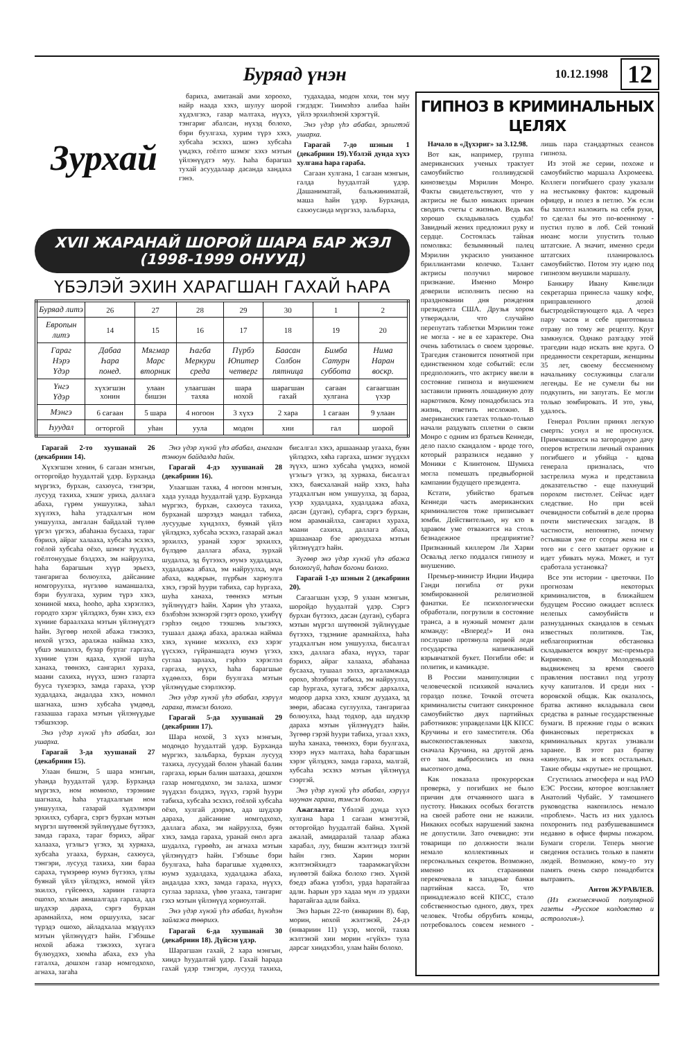Буряад үнэн
10.12.1998
12
Зурхай
бариха, амитанай ами хороохо, найр наада хэхэ, шулуу шорой хүдэлгэхэ, газар малтаха, нүүхэ, тэнгариг абалсан, нүхэд болохо, бэри буулгаха, хурим түрэ хэхэ, хубсаһа эсхэхэ, шэнэ хубсаһа үмдэхэ, гоёлто шэмэг хэхэ мэтын үйлэнүүдтэ муу. Һаһа барагша тухай асуудалаар дасанда хандаха гэнэ.
тудахадаа, модон хохи, тон муу гэгдэдэг. Тиимэһээ алибаа һайн үйлэ эрхилһэнэй хэрэгтүй.
Энэ үдэр үһэ абабал, эрлигтэй ушарха.
Гарагай 7-до шэнын 1 (декабриин 19).Үбэлэй дунда хүхэ хулгана һара гараба.
Сагаан хулгана, 1 сагаан мэнгын, галда һуудалтай үдэр. Дашаниматай, бальжиниматай, маша һайн үдэр. Бурханда, сахюусанда мүргэхэ, зальбарха,
XVII ЖАРАНАЙ ШОРОЙ ШАРА БАР ЖЭЛ
(1998-1999 ОНУУД)
ҮБЭЛЭЙ ЭХИН ХАРАГШАН ГАХАЙ ҺАРА
| Буряад литэ | 26 | 27 | 28 | 29 | 30 | 1 | 2 |
| Европын литэ | 14 | 15 | 16 | 17 | 18 | 19 | 20 |
| Гараг Нэрэ Үдэр | Дабаа Һара понед. | Мягмар Марс вторник | Һагба Меркури среда | Пүрбэ Юпитер четверг | Баасан Солбон пятница | Бимба Сатурн суббота | Нима Наран воскр. |
| Үнгэ Үдэр | хүхэгшэн хонин | улаан бишэн | улаагшан тахяа | шара нохой | шарагшан гахай | сагаан хулгана | сагаагшан үхэр |
| Мэнгэ | 6 сагаан | 5 шара | 4 ногоон | 3 хүхэ | 2 хара | 1 сагаан | 9 улаан |
| Һуудал | огторгой | уһан | уула | модон | хии | гал | шорой |
Гарагай 2-то хуушанай 26 (декабриин 14).
Хүхэгшэн хонин, 6 сагаан мэнгын, огторгойдо һуудалтай үдэр. Бурханда мүргэхэ, бурхан, сахюуса, тэнгэри, лусууд тахиха, хэшэг уриха, даллага абаха, гүрөм уншуулжа, заһал хүүлэхэ, һаһа утадхалгын ном уншуулха, амгалан байдалай түлөө үргэл үргэхэ, абаһанаа бусааха, тараг бэрихэ, айраг халааха, хубсаһа эсхэхэ, гоёлой хубсаһа оёхо, шэмэг зүүдхэл, гоёлтонуудые бэлдэхэ, эм найруулха, һаһа барагшын хүүр эрьехэ, тангаригаа болюулха, дайсаниие номгоруулха, нүгэлөө наманшалха, бэри буулгаха, хурим түрэ хэхэ, хониной мяха, һооһо, арһа хэрэглэхэ, городто хэрэг үйлэдэхэ, буян хэхэ, ехэ хүниие бараалхаха мэтын үйлэнүүдтэ һайн. Зүгөөр нохой абажа тэжээхэ, нохой үгэхэ, аралжаа наймаа хэхэ, үбшэ эмшэлхэ, бузар буртаг гаргаха, хүниие үзэн ядаха, хүнэй шуһа ханаха, төөнэхэ, сангарил хураха, маани сахиха, нүүхэ, шэнэ газарта бууса түхеэрхэ, замда гараха, үхэр худалдаха, андалдаа хэхэ, номнол шагнаха, шэнэ хубсаһа үмдөөд, газаашаа гараха мэтын үйлэнүүдые тэбшэхээр.
Энэ үдэр хүнэй үһэ абабал, зол ушарха.
Гарагай 3-да хуушанай 27 (декабриин 15).
Улаан бишэн, 5 шара мэнгын, уһанда һуудалтай үдэр. Бурханда мүргэхэ, ном номнохо, тэрэниие шагнаха, һаһа утадхалгын ном уншуулха, газарай хүдэлмэри эрхилхэ, субарга, сэргэ бурхан мэтын мүргэл шүтөөнэй зүйлнүүдые бүтээхэ, замда гараха, тараг бэрихэ, айраг халааха, үгэльгэ үгэхэ, эд хуряаха, хубсаһа угааха, бурхан, сахюуса, тэнгэри, лусууд тахиха, хии бараа сараха, түмэрөөр юумэ бүтээхэ, үлзы буянай үйлэ үйлэдэхэ, номой үйлэ эхилхэ, гүйсөөхэ, хариин газарта ошохо, холын аяншалгада гараха, ада шүдхэр дараха, сэргэ бурхан арамнайлха, ном оршуулха, засаг түрэдэ ошохо, айладхалаа мэдүүлхэ мэтын үйлэнүүдтэ һайн. Гэбэшье нохой абажа тэжээхэ, хүтага бүлюудэхэ, хюмһа абаха, ехэ уһа гаталха, дошхон газар номгодхохо, агнаха, загаһа
Энэ үдэр хүнэй үһэ абабал, амгалан тэнюун байдалда һайн.
Гарагай 4-дэ хуушанай 28 (декабриин 16).
Улаагшан тахяа, 4 ногоон мэнгын, хада уулада һуудалтай үдэр. Бурханда мүргэхэ, бурхан, сахюуса тахиха, бурханай шэрээдэ мандал табиха, лусуудые хүндэлхэ, буянай үйлэ үйлэдэхэ, хубсаһа эсхэхэ, газарай ажал эрхилхэ, уранай хэрэг эрхилхэ, бүлэдөө даллага абаха, зурхай шудалха, эд бүтээхэ, юумэ худалдаха, худалдажа абаха, эм найруулха, мүн абаха, ваджрын, пүрбын харюулга хэхэ, гэрэй һуури табиха, сар һургаха, шуһа ханаха, төөнэхэ мэтын зүйлнүүдтэ һайн. Харин үһэ утааха, бэлбэһэн эхэнэрэй гэртэ орохо, үхибүү гэрһээ ондоо тээшэнь эльгээхэ, тушаал дааҗа абаха, аралжаа наймаа хэхэ, хүниие мэхэлхэ, ехэ хэрэг үүсхэхэ, гүйраншадта юумэ үгэхэ, суглаа зарлаха, гэрһээ хэрэглэл гаргаха, нүүхэ, һаһа барагшые хүдөөлхэ, бэри буулгаха мэтын үйлэнүүдые сээрлэхээр.
Энэ үдэр хүнэй үһэ абабал, хэрүүл гараха, тэмсэл болохо.
Гарагай 5-да хуушанай 29 (декабриин 17).
Шара нохой, 3 хүхэ мэнгын, модондо һуудалтай үдэр. Бурханда мүргэхэ, зальбарха, бурхан лусууд тахиха, лусуудай болон уһанай балин гаргаха, юрын балин шатааха, дошхон газар номгодхохо, эм залаха, шэмэг зүүдхэл бэлдэхэ, зүүхэ, гэрэй һуури табиха, хубсаһа эсхэхэ, гоёлой хубсаһа оёхо, хулгай дээрмэ, ада шүдхэр дараха, дайсаниие номгодхохо, даллага абаха, эм найруулха, буян хэхэ, замда гараха, уранай онол арга шудалха, гүрөөһэ, ан агнаха мэтын үйлэнүүдтэ һайн. Гэбэшье бэри буулгаха, һаһа барагшые хүдөөлхэ, юумэ худалдаха, худалдажа абаха, андалдаа хэхэ, замда гараха, нүүхэ, суглаа зарлаха, үһөө угааха, тангариг гэхэ мэтын үйлэнүүд хориоултай.
Энэ үдэр хүнэй үһэ абабал, һүнэһэн зайлажа төөрихэ.
Гарагай 6-да хуушанай 30 (декабриин 18). Дүйсэн үдэр.
Шарагшан гахай, 2 хара мэнгын, хиидэ һуудалтай үдэр. Гахай һарада гахай үдэр тэнгэри, лусууд тахиха, бисалгал хэхэ, аршаанаар угааха, буян үйлэдэхэ, хяһа гаргаха, шэмэг зүүдхэл зүүхэ, шэнэ хубсаһа үмдэхэ, номой үгэльгэ үгэхэ, эд хуряаха, бисалгал хэхэ, баясхаланай найр хэхэ, һаһа утадхалгын ном уншуулха, эд бараа, үхэр худалдаха, худалдажа абаха, дасан (дуган), субарга, сэргэ бурхан, ном арамнайлха, сангарил хураха, маани сахиха, даллага абаха, аршаанаар бэе арюудхаха мэтын үйлэнүүдтэ һайн.
Зүгөөр энэ үдэр хүнэй үһэ абажа болохогүй, һаһан богони болохо.
Гарагай 1-дэ шэнын 2 (декабриин 20).
Сагаагшан үхэр, 9 улаан мэнгын, шоройдо һуудалтай үдэр. Сэргэ бурхан бүтээхэ, дасан (дуган), субарга мэтын мүргэл шүтөөнэй зүйлнүүдые бүтээхэ, тэдэниие арамнайлха, һаһа утадхалгын ном уншуулха, бисалгал хэхэ, даллага абаха, нүүхэ, тараг бэрихэ, айраг халааха, абаһанаа бусааха, тушаал ээлхэ, аргаламжада орохо, эһээбэри табиха, эм найруулха, сар һургаха, хутага, зэбсэг дархалха, модоор дарха хэхэ, хэшэг дуудаха, эд зөөри, абасаяа суглуулха, тангаригаа болюулха, һаад тодхор, ада шүдхэр дараха мэтын үйлэнүүдтэ һайн. Зүгөөр гэрэй һуури табиха, угаал хэхэ, шуһа ханаха, төөнэхэ, бэри буулгаха, хээрэ нүхэ малтаха, һаһа барагшын хэрэг үйлэдэхэ, замда гараха, малгай, хубсаһа эсхэхэ мэтын үйлэнүүд сээртэй.
Энэ үдэр хүнэй үһэ абабал, хэрүүл шуунан гараха, тэмсэл болохо.
Ажаглалта: Үбэлэй дунда хүхэ хулгана һара 1 сагаан мэнгэтэй, огторгойдо һуудалтай байна. Хүнэй ажалай, амидаралай талаар абажа харабал, луу, бишэн жэлтэндэ зэлгэй һайн гэнэ. Харин морин жэлтэнэйхидтэ таарамжагүйхэн нүлөөтэй байжа болохо гэнэ. Хүнэй бэедэ абажа үзэбэл, урда һаратайгаа адли. Һарын урэ хадаа мүн лэ урдахи һаратайгаа адли байха.
Энэ һарын 22-то (январиин 8). бар, морин, нохой жэлтэнэй, 24-дэ (январиин 11) үхэр, могой, тахяа жэлтэнэй хии морин «гүйхэ» тула дарсаг хиидхэбэл, улам һайн болохо.
ГИПНОЗ В КРИМИНАЛЬНЫХ ЦЕЛЯХ
Начало в «Дүхэриг» за 3.12.98.
Вот как, например, группа американских ученых трактует самоубийство голливудской кинозвезды Мэрилин Монро. Факты свидетельствуют, что у актрисы не было никаких причин сводить счеты с жизнью. Ведь как хорошо складывалась судьба! Завидный жених предложил руку и сердце. Состоялась тайная помолвка: безымянный палец Мэрилин украсило унизанное бриллиантами колечко. Талант актрисы получил мировое признание. Именно Монро доверили исполнить песню на праздновании дня рождения президента США. Друзья хором утверждали, что случайно перепутать таблетки Мэрилин тоже не могла - не в ее характере. Она очень заботилась о своем здоровье. Трагедия становится понятной при единственном ходе событий: если предположить, что актрису ввели в состояние гипноза и внушением заставили принять лошадиную дозу наркотиков. Кому понадобилась эта жизнь, ответить несложно. В американских газетах только-только начали раздувать сплетни о связи Монро с одним из братьев Кеннеди, дело пахло скандалом - вроде того, который разразился недавно у Моники с Клинтоном. Шумиха могла помешать предвыборной кампании будущего президента.
Кстати, убийство братьев Кеннеди часть американских криминалистов тоже приписывает зомби. Действительно, ну кто в здравом уме отважится на столь безнадежное предприятие? Признанный киллером Ли Харви Освальд легко поддался гипнозу и внушению.
Премьер-министр Индии Индира Ганди погибла от руки зомбированной религиозной фанатки. Ее психологически обработали, погрузили в состояние транса, а в нужный момент дали команду: «Вперед!» И она послушно протянула первой леди государства напичканный взрывчаткой букет. Погибли обе: и политик, и камикадзе.
В России манипуляции с человеческой психикой начались гораздо позже. Точкой отсчета криминалисты считают синхронное самоубийство двух партийных работников: управделами ЦК КПСС Кручины и его заместителя. Оба высокопоставленных завхоза, сначала Кручина, на другой день его зам. выбросились из окна высотного дома.
Как показала прокурорская проверка, у погибших не было причин для отчаянного шага в пустоту. Никаких особых богатств на своей работе они не нажили. Никаких особых нарушений закона не допустили. Зато очевидно: эти товарищи по должности знали немало коллективных и персональных секретов. Возможно, именно их стараниями перекочевала в западные банки партийная касса. То, что принадлежало всей КПСС, стало собственностью одного, двух, трех человек. Чтобы обрубить концы, потребовалось совсем немного - лишь пара стандартных сеансов гипноза.
Из этой же серии, похоже и самоубийство маршала Ахромеева. Коллеги погибшего сразу указали на нестыковку фактов: кадровый офицер, и полез в петлю. Уж если бы захотел наложить на себя руки, то сделал бы это по-военному - пустил пулю в лоб. Сей тонкий нюанс могли упустить только штатские. А значит, именно среди штатских планировалось самоубийство. Потом эту идею под гипнозом внушили маршалу.
Банкиру Ивану Кивелиди секретарша принесла чашку кофе, приправленного дозой быстродействующего яда. А через пару часов и себе приготовила отраву по тому же рецепту. Круг замкнулся. Однако разгадку этой трагедии надо искать вне круга. О преданности секретарши, женщины 35 лет, своему бессменному начальнику сослуживцы слагали легенды. Ее не сумели бы ни подкупить, ни запугать. Ее могли только зомбировать. И это, увы, удалось.
Генерал Рохлин принял легкую смерть: уснул и не проснулся. Примчавшихся на загородную дачу оперов встретили личный охранник погибшего и убийца - вдова генерала призналась, что застрелила мужа и представила доказательство - еще пахнущий порохом пистолет. Сейчас идет следствие. Но при всей очевидности событий в деле прорва почти мистических загадок. В частности, непонятно, почему остывшая уже от ссоры жена ни с того ни с сего хватает оружие и идет убивать мужа. Может, и тут сработала установка?
Все эти истории - цветочки. По прогнозам некоторых криминалистов, в ближайшем будущем Россию ожидает всплеск нелепых самоубийств и разнузданных скандалов в семьях известных политиков. Так, неблагоприятная обстановка складывается вокруг экс-премьера Кириенко. Молоденький выдвиженец за время своего правления поставил под угрозу кучу капиталов. И среди них - воровской общак. Как оказалось, братва активно вкладывала свои средства в разные государственные бумаги. В прежние годы о всяких финансовых перетрясках в криминальных кругах узнавали заранее. В этот раз братву «кинули», как и всех остальных. Такие обиды «крутые» не прощают.
Сгустилась атмосфера и над РАО ЕЭС России, которое возглавляет Анатолий Чубайс. У тамошнего руководства накопилось немало «проблем». Часть из них удалось похоронить под разбушевавшимся недавно в офисе фирмы пожаром. Бумаги сгорели. Теперь многие сведения остались только в памяти людей. Возможно, кому-то эту память очень скоро понадобится вытравить.
Антон ЖУРАВЛЕВ.
(Из ежемесячной популярной газеты «Русское колдовство и астрология»).